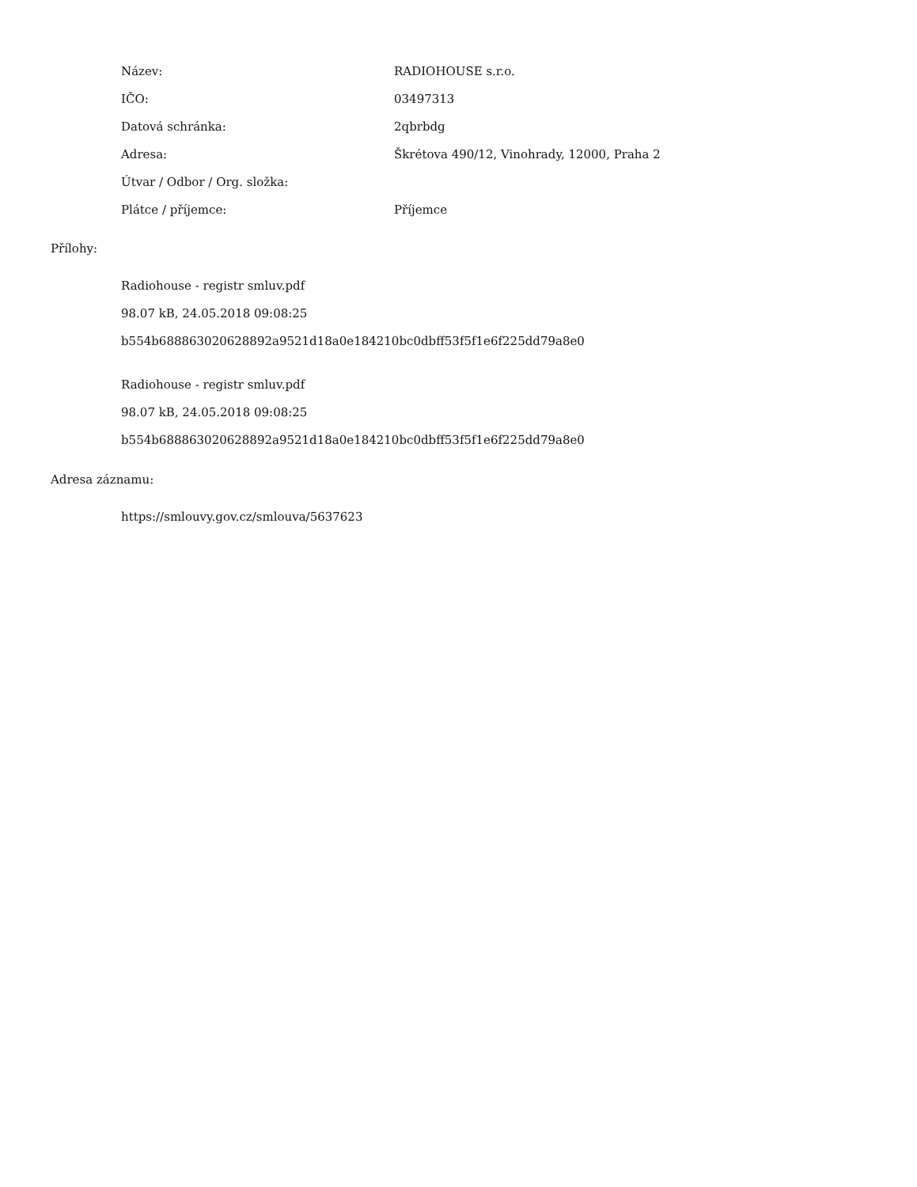| Název: | RADIOHOUSE s.r.o. |
| IČO: | 03497313 |
| Datová schránka: | 2qbrbdg |
| Adresa: | Škrétova 490/12, Vinohrady, 12000, Praha 2 |
| Útvar / Odbor / Org. složka: | |
| Plátce / příjemce: | Příjemce |
Přílohy:
Radiohouse - registr smluv.pdf
98.07 kB, 24.05.2018 09:08:25
b554b688863020628892a9521d18a0e184210bc0dbff53f5f1e6f225dd79a8e0
Radiohouse - registr smluv.pdf
98.07 kB, 24.05.2018 09:08:25
b554b688863020628892a9521d18a0e184210bc0dbff53f5f1e6f225dd79a8e0
Adresa záznamu:
https://smlouvy.gov.cz/smlouva/5637623